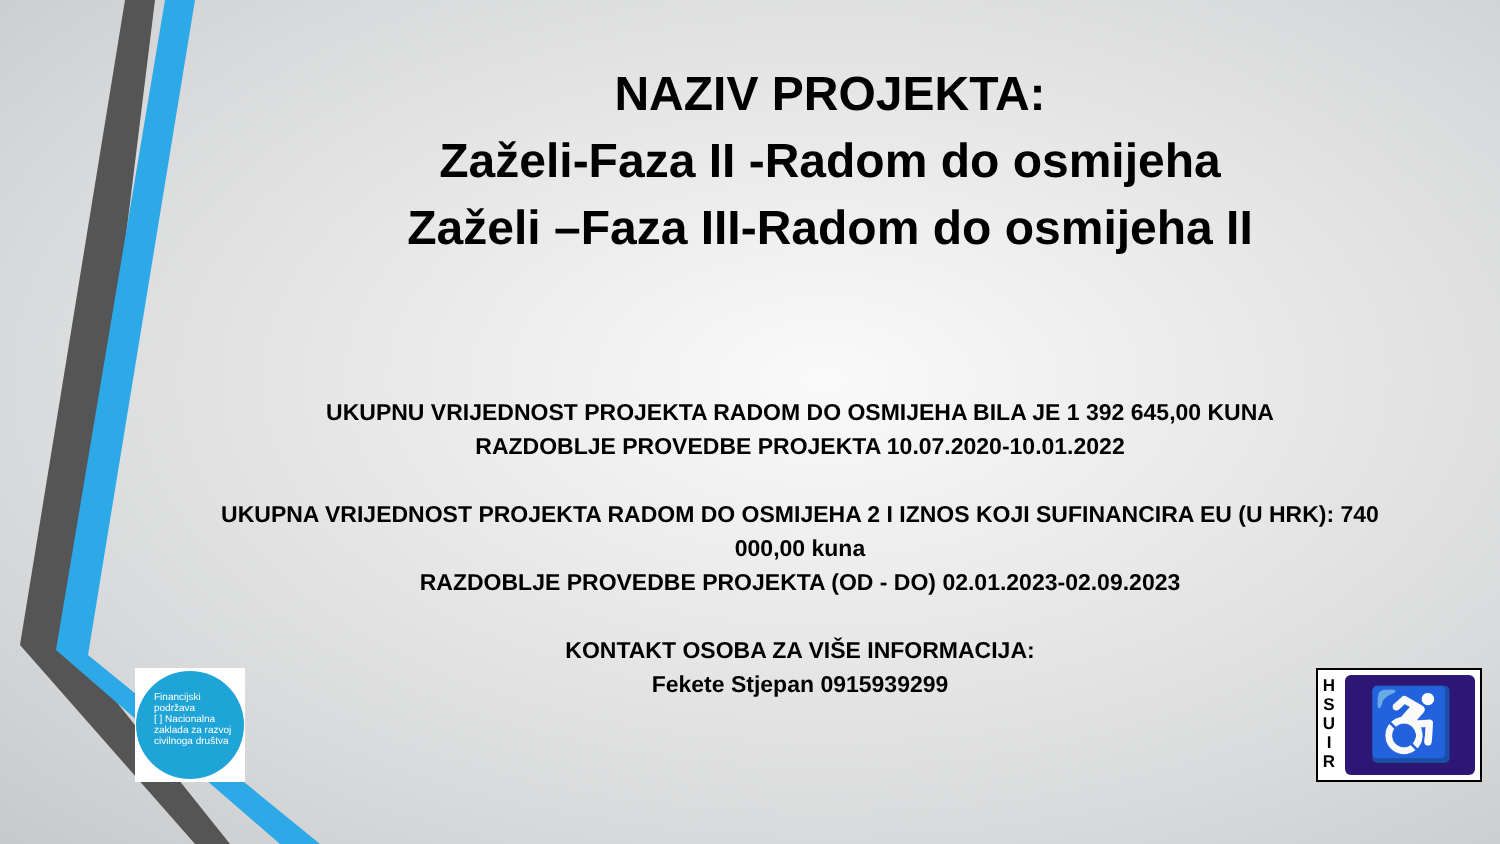NAZIV PROJEKTA:
Zaželi-Faza II -Radom do osmijeha
Zaželi –Faza III-Radom do osmijeha II
UKUPNU VRIJEDNOST PROJEKTA RADOM DO OSMIJEHA BILA JE 1 392 645,00 KUNA
RAZDOBLJE PROVEDBE PROJEKTA 10.07.2020-10.01.2022
UKUPNA VRIJEDNOST PROJEKTA RADOM DO OSMIJEHA 2 I IZNOS KOJI SUFINANCIRA EU (U HRK): 740 000,00 kuna
RAZDOBLJE PROVEDBE PROJEKTA (OD - DO) 02.01.2023-02.09.2023
KONTAKT OSOBA ZA VIŠE INFORMACIJA:
Fekete Stjepan 0915939299
Financijski
podržava
[ ] Nacionalna zaklada za razvoj civilnoga društva
H
S
U
I
R
♿